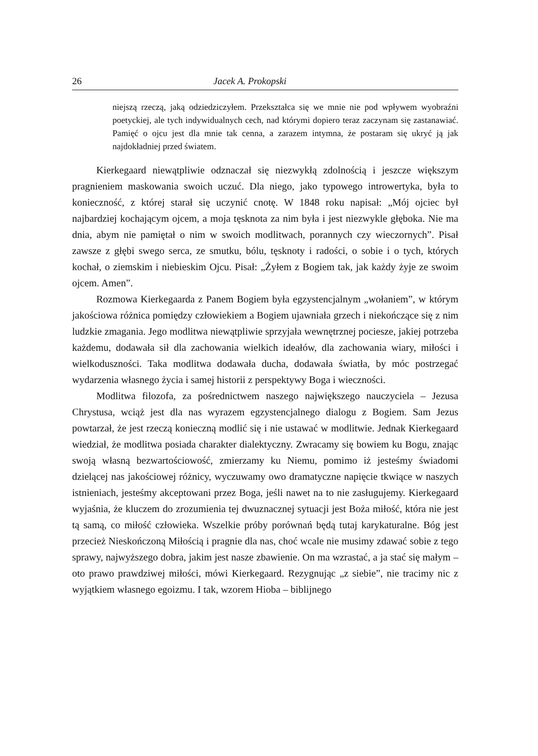26 Jacek A. Prokopski
niejszą rzeczą, jaką odziedziczyłem. Przekształca się we mnie nie pod wpływem wyobraźni poetyckiej, ale tych indywidualnych cech, nad którymi dopiero teraz zaczynam się zastanawiać. Pamięć o ojcu jest dla mnie tak cenna, a zarazem intymna, że postaram się ukryć ją jak najdokładniej przed światem.
Kierkegaard niewątpliwie odznaczał się niezwykłą zdolnością i jeszcze większym pragnieniem maskowania swoich uczuć. Dla niego, jako typowego introwertyka, była to konieczność, z której starał się uczynić cnotę. W 1848 roku napisał: „Mój ojciec był najbardziej kochającym ojcem, a moja tęsknota za nim była i jest niezwykle głęboka. Nie ma dnia, abym nie pamiętał o nim w swoich modlitwach, porannych czy wieczornych”. Pisał zawsze z głębi swego serca, ze smutku, bólu, tęsknoty i radości, o sobie i o tych, których kochał, o ziemskim i niebieskim Ojcu. Pisał: „Żyłem z Bogiem tak, jak każdy żyje ze swoim ojcem. Amen”.
Rozmowa Kierkegaarda z Panem Bogiem była egzystencjalnym „wołaniem”, w którym jakościowa różnica pomiędzy człowiekiem a Bogiem ujawniała grzech i niekończące się z nim ludzkie zmagania. Jego modlitwa niewątpliwie sprzyjała wewnętrznej pociesze, jakiej potrzeba każdemu, dodawała sił dla zachowania wielkich ideałów, dla zachowania wiary, miłości i wielkoduszności. Taka modlitwa dodawała ducha, dodawała światła, by móc postrzegać wydarzenia własnego życia i samej historii z perspektywy Boga i wieczności.
Modlitwa filozofa, za pośrednictwem naszego największego nauczyciela – Jezusa Chrystusa, wciąż jest dla nas wyrazem egzystencjalnego dialogu z Bogiem. Sam Jezus powtarzał, że jest rzeczą konieczną modlić się i nie ustawać w modlitwie. Jednak Kierkegaard wiedział, że modlitwa posiada charakter dialektyczny. Zwracamy się bowiem ku Bogu, znając swoją własną bezwartościowość, zmierzamy ku Niemu, pomimo iż jesteśmy świadomi dzielącej nas jakościowej różnicy, wyczuwamy owo dramatyczne napięcie tkwiące w naszych istnieniach, jesteśmy akceptowani przez Boga, jeśli nawet na to nie zasługujemy. Kierkegaard wyjaśnia, że kluczem do zrozumienia tej dwuznacznej sytuacji jest Boża miłość, która nie jest tą samą, co miłość człowieka. Wszelkie próby porównań będą tutaj karykaturalne. Bóg jest przecież Nieskończoną Miłością i pragnie dla nas, choć wcale nie musimy zdawać sobie z tego sprawy, najwyższego dobra, jakim jest nasze zbawienie. On ma wzrastać, a ja stać się małym – oto prawo prawdziwej miłości, mówi Kierkegaard. Rezygnując „z siebie”, nie tracimy nic z wyjątkiem własnego egoizmu. I tak, wzorem Hioba – biblijnego